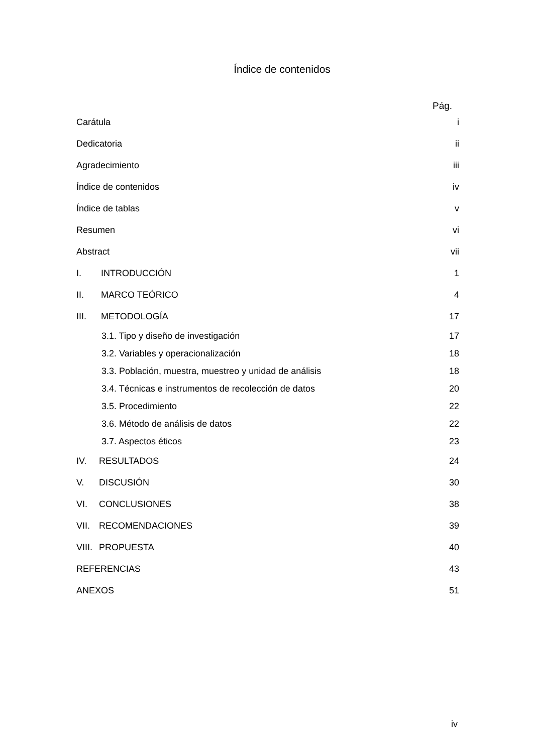Índice de contenidos
Pág.
Carátula i
Dedicatoria ii
Agradecimiento iii
Índice de contenidos iv
Índice de tablas v
Resumen vi
Abstract vii
I. INTRODUCCIÓN 1
II. MARCO TEÓRICO 4
III. METODOLOGÍA 17
3.1. Tipo y diseño de investigación 17
3.2. Variables y operacionalización 18
3.3. Población, muestra, muestreo y unidad de análisis 18
3.4. Técnicas e instrumentos de recolección de datos 20
3.5. Procedimiento 22
3.6. Método de análisis de datos 22
3.7. Aspectos éticos 23
IV. RESULTADOS 24
V. DISCUSIÓN 30
VI. CONCLUSIONES 38
VII. RECOMENDACIONES 39
VIII. PROPUESTA 40
REFERENCIAS 43
ANEXOS 51
iv